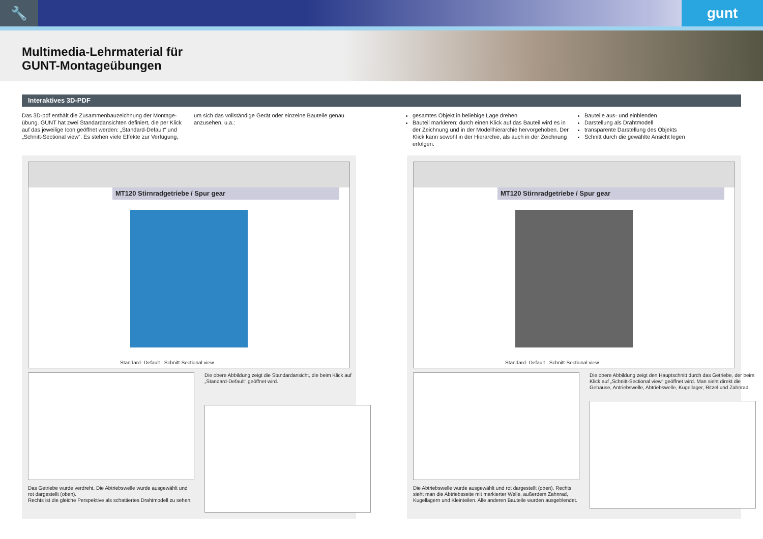🔧 gunt
Multimedia-Lehrmaterial für
GUNT-Montageübungen
Interaktives 3D-PDF
Das 3D-pdf enthält die Zusammenbauzeichnung der Montage­übung. GUNT hat zwei Standardansichten definiert, die per Klick auf das jeweilige Icon geöffnet werden: „Standard-Default“ und „Schnitt-Sectional view“. Es stehen viele Effekte zur Verfügung,
um sich das vollständige Gerät oder einzelne Bauteile genau anzusehen, u.a.:
gesamtes Objekt in beliebige Lage drehen
Bauteil markieren: durch einen Klick auf das Bauteil wird es in der Zeichnung und in der Modellhierarchie hervorgeho­ben. Der Klick kann sowohl in der Hierarchie, als auch in der Zeichnung erfolgen.
Bauteile aus- und einblenden
Darstellung als Drahtmodell
transparente Darstellung des Objekts
Schnitt durch die gewählte Ansicht legen
MT120 Stirnradgetriebe / Spur gear
Standard- Default Schnitt-Sectional view
Das Getriebe wurde verdreht. Die Abtriebswelle wurde aus­gewählt und rot dargestellt (oben).
Rechts ist die gleiche Perspektive als schattiertes Drahtmodell zu sehen.
Die obere Abbildung zeigt die Standardansicht, die beim Klick auf „Standard-Default“ geöffnet wird.
MT120 Stirnradgetriebe / Spur gear
Standard- Default Schnitt-Sectional view
Die Abtriebswelle wurde ausgewählt und rot dargestellt (oben). Rechts sieht man die Abtriebsseite mit markierter Welle, außer­dem Zahnrad, Kugellagern und Kleinteilen. Alle anderen Bauteile wurden ausgeblendet.
Die obere Abbildung zeigt den Hauptschnitt durch das Getriebe, der beim Klick auf „Schnitt-Sectional view“ geöffnet wird. Man sieht direkt die Gehäuse, Antriebswelle, Abtriebs­welle, Kugellager, Ritzel und Zahnrad.